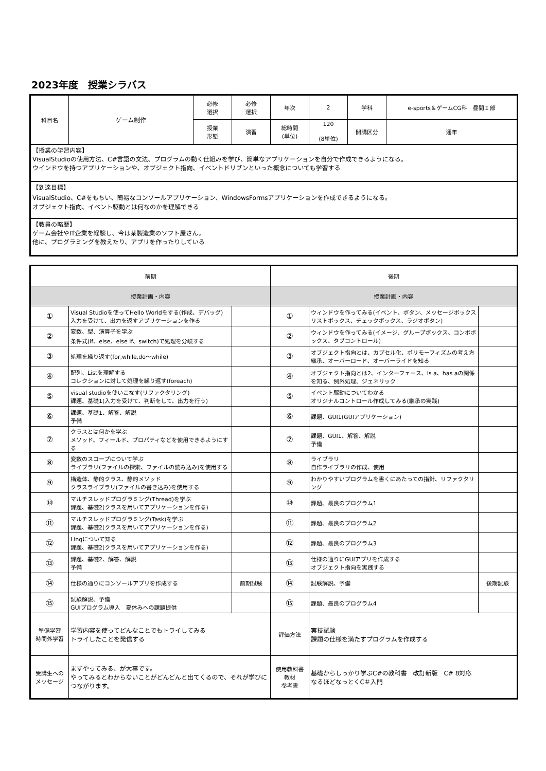2023年度　授業シラバス
| 科目名 | ゲーム制作 | 必修 選択 | 必修 選択 | 年次 | 2 | 学科 | e-sports＆ゲームCG科 昼間Ｉ部 |
| | | 授業 形態 | 演習 | 総時間 (単位) | 120 (8単位) | 開講区分 | 通年 |
| 【授業の学習内容】 VisualStudioの使用方法、C#言語の文法、プログラムの動く仕組みを学び、簡単なアプリケーションを自分で作成できるようになる。 ウインドウを持つアプリケーションや、オブジェクト指向、イベントドリブンといった概念についても学習する | | | | | | | |
| 【到達目標】 VisualStudio、C#をもちい、簡易なコンソールアプリケーション、WindowsFormsアプリケーションを作成できるようになる。 オブジェクト指向、イベント駆動とは何なのかを理解できる | | | | | | | |
| 【教員の略歴】 ゲーム会社やIT企業を経験し、今は某製造業のソフト屋さん。 他に、プログラミングを教えたり、アプリを作ったりしている | | | | | | | |
| 前期 | | | 後期 | | |
| 授業計画・内容 | | | 授業計画・内容 | | |
| ① | Visual Studioを使ってHello Worldをする(作成、デバッグ) 入力を受けて、出力を返すアプリケーションを作る | | ① | ウィンドウを作ってみる(イベント、ボタン、メッセージボックス リストボックス、チェックボックス、ラジオボタン) | |
| ② | 変数、型、演算子を学ぶ 条件式(if、else、else if、switch)で処理を分岐する | | ② | ウィンドウを作ってみる(イメージ、グループボックス、コンボボックス、タブコントロール) | |
| ③ | 処理を繰り返す(for,while,do～while) | | ③ | オブジェクト指向とは、カプセル化、ポリモーフィズムの考え方 継承、オーバーロード、オーバーライドを知る | |
| ④ | 配列、Listを理解する コレクションに対して処理を繰り返す(foreach) | | ④ | オブジェクト指向とは2、インターフェース、is a、has aの関係を知る、例外処理、ジェネリック | |
| ⑤ | visual studioを使いこなす(リファクタリング) 課題、基礎1(入力を受けて、判断をして、出力を行う) | | ⑤ | イベント駆動についてわかる オリジナルコントロール作成してみる(継承の実践) | |
| ⑥ | 課題、基礎1、解答、解説 予備 | | ⑥ | 課題、GUI1(GUIアプリケーション) | |
| ⑦ | クラスとは何かを学ぶ メソッド、フィールド、プロパティなどを使用できるようにする | | ⑦ | 課題、GUI1、解答、解説 予備 | |
| ⑧ | 変数のスコープについて学ぶ ライブラリ(ファイルの探索、ファイルの読み込み)を使用する | | ⑧ | ライブラリ 自作ライブラリの作成、使用 | |
| ⑨ | 構造体、静的クラス、静的メソッド クラスライブラリ(ファイルの書き込み)を使用する | | ⑨ | わかりやすいプログラムを書くにあたっての指針、リファクタリング | |
| ⑩ | マルチスレッドプログラミング(Thread)を学ぶ 課題、基礎2(クラスを用いてアプリケーションを作る) | | ⑩ | 課題、最良のプログラム1 | |
| ⑪ | マルチスレッドプログラミング(Task)を学ぶ 課題、基礎2(クラスを用いてアプリケーションを作る) | | ⑪ | 課題、最良のプログラム2 | |
| ⑫ | Linqについて知る 課題、基礎2(クラスを用いてアプリケーションを作る) | | ⑫ | 課題、最良のプログラム3 | |
| ⑬ | 課題、基礎2、解答、解説 予備 | | ⑬ | 仕様の通りにGUIアプリを作成する オブジェクト指向を実践する | |
| ⑭ | 仕様の通りにコンソールアプリを作成する | 前期試験 | ⑭ | 試験解説、予備 | 後期試験 |
| ⑮ | 試験解説、予備 GUIプログラム導入 夏休みへの課題提供 | | ⑮ | 課題、最良のプログラム4 | |
| 準備学習 時間外学習 | 学習内容を使ってどんなことでもトライしてみる トライしたことを発信する | | 評価方法 | 実技試験 課題の仕様を満たすプログラムを作成する | |
| 受講生への メッセージ | まずやってみる、が大事です。 やってみるとわからないことがどんどんと出てくるので、それが学びにつながります。 | | 使用教科書 教材 参考書 | 基礎からしっかり学ぶC#の教科書 改訂新版 C# 8対応 なるほどなっとくC＃入門 | |